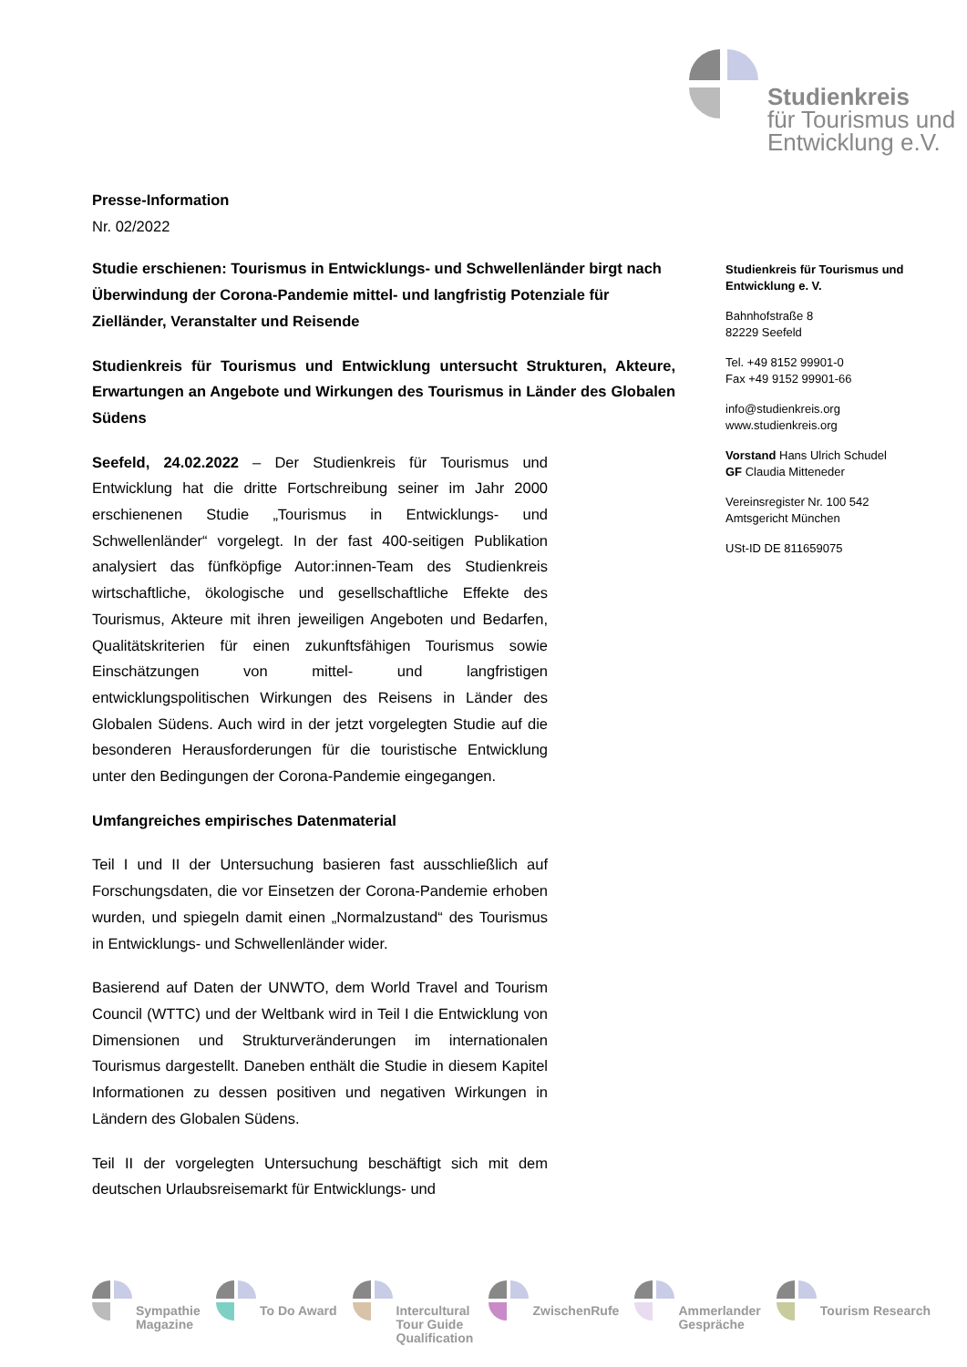Studienkreis
für Tourismus und
Entwicklung e.V.
Presse-Information
Nr. 02/2022
Studie erschienen: Tourismus in Entwicklungs- und Schwellenländer birgt nach Überwindung der Corona-Pandemie mittel- und langfristig Potenziale für Zielländer, Veranstalter und Reisende
Studienkreis für Tourismus und Entwicklung untersucht Strukturen, Akteure, Erwartungen an Angebote und Wirkungen des Tourismus in Länder des Globalen Südens
Seefeld, 24.02.2022 – Der Studienkreis für Tourismus und Entwicklung hat die dritte Fortschreibung seiner im Jahr 2000 erschienenen Studie „Tourismus in Entwicklungs- und Schwellenländer“ vorgelegt. In der fast 400-seitigen Publikation analysiert das fünfköpfige Autor:innen-Team des Studienkreis wirtschaftliche, ökologische und gesellschaftliche Effekte des Tourismus, Akteure mit ihren jeweiligen Angeboten und Bedarfen, Qualitätskriterien für einen zukunftsfähigen Tourismus sowie Einschätzungen von mittel- und langfristigen entwicklungspolitischen Wirkungen des Reisens in Länder des Globalen Südens. Auch wird in der jetzt vorgelegten Studie auf die besonderen Herausforderungen für die touristische Entwicklung unter den Bedingungen der Corona-Pandemie eingegangen.
Umfangreiches empirisches Datenmaterial
Teil I und II der Untersuchung basieren fast ausschließlich auf Forschungsdaten, die vor Einsetzen der Corona-Pandemie erhoben wurden, und spiegeln damit einen „Normalzustand“ des Tourismus in Entwicklungs- und Schwellenländer wider.
Basierend auf Daten der UNWTO, dem World Travel and Tourism Council (WTTC) und der Weltbank wird in Teil I die Entwicklung von Dimensionen und Strukturveränderungen im internationalen Tourismus dargestellt. Daneben enthält die Studie in diesem Kapitel Informationen zu dessen positiven und negativen Wirkungen in Ländern des Globalen Südens.
Teil II der vorgelegten Untersuchung beschäftigt sich mit dem deutschen Urlaubsreisemarkt für Entwicklungs- und
Studienkreis für Tourismus und Entwicklung e. V.
Bahnhofstraße 8
82229 Seefeld
Tel. +49 8152 99901-0
Fax +49 9152 99901-66
info@studienkreis.org
www.studienkreis.org
Vorstand Hans Ulrich Schudel
GF Claudia Mitteneder
Vereinsregister Nr. 100 542
Amtsgericht München
USt-ID DE 811659075
Sympathie
Magazine
To Do Award Intercultural
Tour Guide
Qualification
ZwischenRufe Ammerlander
Gespräche
Tourism Research